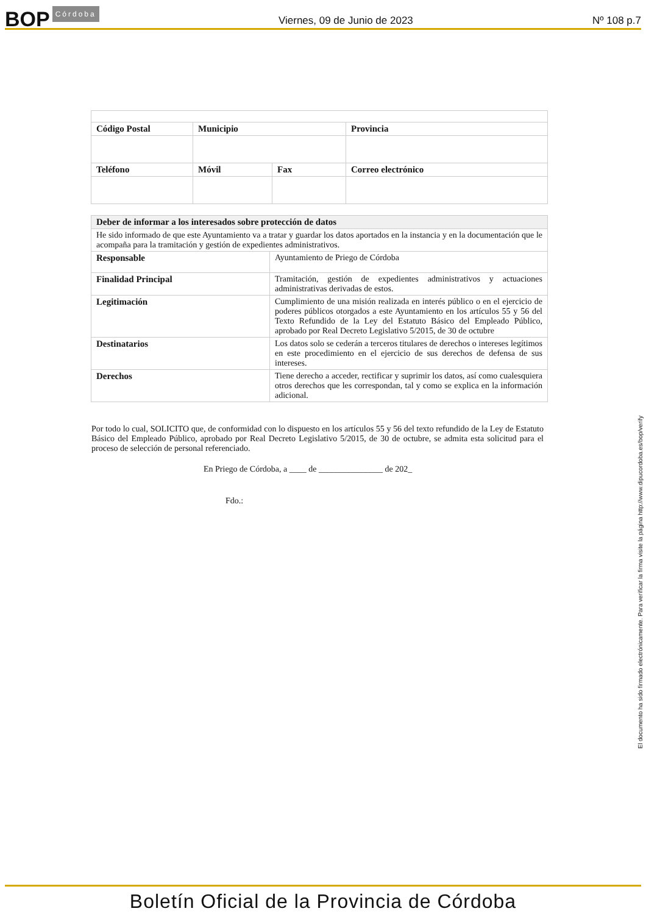BOP Córdoba
Viernes, 09 de Junio de 2023
Nº 108 p.7
| Código Postal | Municipio | | Provincia |
| Teléfono | Móvil | Fax | Correo electrónico |
| Deber de informar a los interesados sobre protección de datos | |
| He sido informado de que este Ayuntamiento va a tratar y guardar los datos aportados en la instancia y en la documentación que le acompaña para la tramitación y gestión de expedientes administrativos. | |
| Responsable | Ayuntamiento de Priego de Córdoba |
| Finalidad Principal | Tramitación, gestión de expedientes administrativos y actuaciones administrativas derivadas de estos. |
| Legitimación | Cumplimiento de una misión realizada en interés público o en el ejercicio de poderes públicos otorgados a este Ayuntamiento en los artículos 55 y 56 del Texto Refundido de la Ley del Estatuto Básico del Empleado Público, aprobado por Real Decreto Legislativo 5/2015, de 30 de octubre |
| Destinatarios | Los datos solo se cederán a terceros titulares de derechos o intereses legítimos en este procedimiento en el ejercicio de sus derechos de defensa de sus intereses. |
| Derechos | Tiene derecho a acceder, rectificar y suprimir los datos, así como cualesquiera otros derechos que les correspondan, tal y como se explica en la información adicional. |
Por todo lo cual, SOLICITO que, de conformidad con lo dispuesto en los artículos 55 y 56 del texto refundido de la Ley de Estatuto Básico del Empleado Público, aprobado por Real Decreto Legislativo 5/2015, de 30 de octubre, se admita esta solicitud para el proceso de selección de personal referenciado.
En Priego de Córdoba, a ____ de _______________ de 202_
Fdo.:
El documento ha sido firmado electrónicamente. Para verificar la firma visite la página http://www.dipucordoba.es/bop/verify
Boletín Oficial de la Provincia de Córdoba